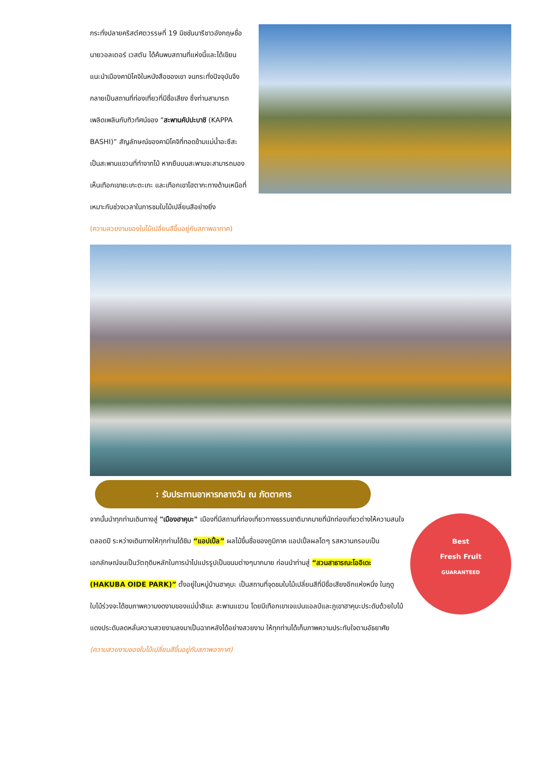กระทั่งปลายคริสต์ศตวรรษที่ 19 มิชชันนารีชาวอังกฤษชื่อ นายวอลเตอร์ เวสตัน ได้ค้นพบสถานที่แห่งนี้และได้เขียนแนะนำเมืองคามิโคจิในหนังสือของเขา จนกระทั่งปัจจุบันจึงกลายเป็นสถานที่ท่องเที่ยวที่มีชื่อเสียง ซึ่งท่านสามารถเพลิดเพลินกับทิวทัศน์ของ “สะพานคัปปะบาชิ (KAPPA BASHI)” สัญลักษณ์ของคามิโคจิที่ทอดข้ามแม่น้ำอะซึสะ เป็นสะพานแขวนที่ทำจากไม้ หากยืนบนสะพานจะสามารถมองเห็นเทือกเขายะเกะตะเกะ และเทือกเขาโฮตากะทางด้านเหนือที่เหมาะกับช่วงเวลาในการชมใบไม้เปลี่ยนสีอย่างยิ่ง
(ความสวยงามของใบไม้เปลี่ยนสีขึ้นอยู่กับสภาพอากาศ)
: รับประทานอาหารกลางวัน ณ ภัตตาคาร
Best
Fresh Fruit
GUARANTEED
จากนั้นนำทุกท่านเดินทางสู่ "เมืองฮาคุบะ" เมืองที่มีสถานที่ท่องเที่ยวทางธรรมชาติมากมายที่นักท่องเที่ยวต่างให้ความสนใจตลอดปี ระหว่างเดินทางให้ทุกท่านได้ชิม “แอปเปิ้ล” ผลไม้ขึ้นชื่อของภูมิภาค แอปเปิ้ลผลโตๆ รสหวานกรอบเป็นเอกลักษณ์จนเป็นวัตถุดิบหลักในการนำไปแปรรูปเป็นขนมต่างๆมากมาย ก่อนนำท่านสู่ “สวนสาธารณะโออิเดะ (HAKUBA OIDE PARK)” ตั้งอยู่ในหมู่บ้านฮาคุบะ เป็นสถานที่จุดชมใบไม้เปลี่ยนสีที่มีชื่อเสียงอีกแห่งหนึ่ง ในฤดูใบไม้ร่วงจะได้ชมภาพความงดงามของแม่น้ำฮิเมะ สะพานแขวน โดยมีเทือกเขาเจแปนแอลป์และภูเขาฮาคุบะประดับด้วยใบไม้แดงประดับลดหลั่นความสวยงามลงมาเป็นฉากหลังได้อย่างสวยงาม ให้ทุกท่านได้เก็บภาพความประทับใจตามอัธยาศัย
(ความสวยงามของใบไม้เปลี่ยนสีขึ้นอยู่กับสภาพอากาศ)